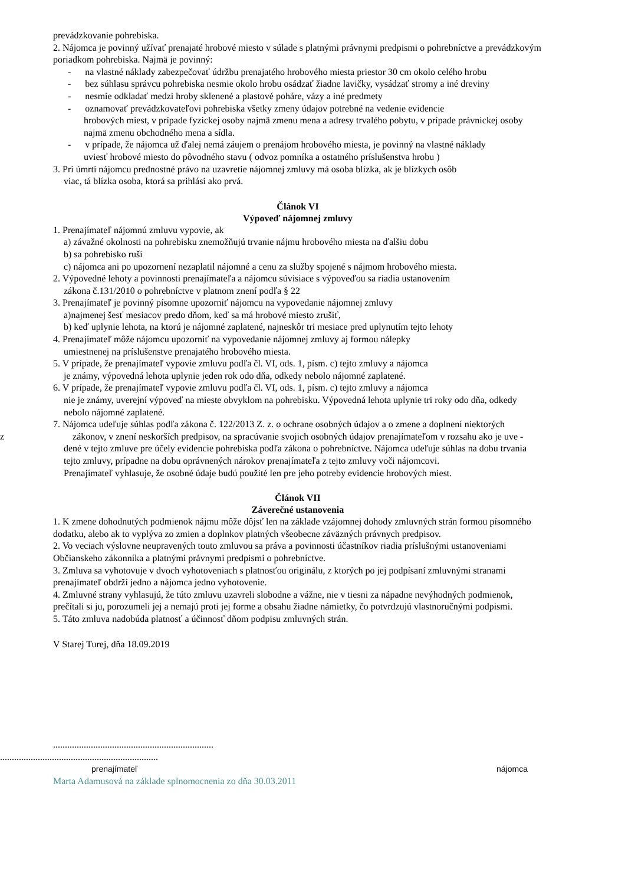prevádzkovanie pohrebiska.
2. Nájomca je povinný užívať prenajaté hrobové miesto v súlade s platnými právnymi predpismi o pohrebníctve a prevádzkovým poriadkom pohrebiska. Najmä je povinný:
- na vlastné náklady zabezpečovať údržbu prenajatého hrobového miesta priestor 30 cm okolo celého hrobu
- bez súhlasu správcu pohrebiska nesmie okolo hrobu osádzať žiadne lavičky, vysádzať stromy a iné dreviny
- nesmie odkladať medzi hroby sklenené a plastové poháre, vázy a iné predmety
- oznamovať prevádzkovateľovi pohrebiska všetky zmeny údajov potrebné na vedenie evidencie
hrobových miest, v prípade fyzickej osoby najmä zmenu mena a adresy trvalého pobytu, v prípade právnickej osoby najmä zmenu obchodného mena a sídla.
- v prípade, že nájomca už ďalej nemá záujem o prenájom hrobového miesta, je povinný na vlastné náklady
uviesť hrobové miesto do pôvodného stavu ( odvoz pomníka a ostatného príslušenstva hrobu )
3. Pri úmrtí nájomcu prednostné právo na uzavretie nájomnej zmluvy má osoba blízka, ak je blízkych osôb
viac, tá blízka osoba, ktorá sa prihlási ako prvá.
Článok VI
Výpoveď nájomnej zmluvy
1. Prenajímateľ nájomnú zmluvu vypovie, ak
a) závažné okolnosti na pohrebisku znemožňujú trvanie nájmu hrobového miesta na ďalšiu dobu
b) sa pohrebisko ruší
c) nájomca ani po upozornení nezaplatil nájomné a cenu za služby spojené s nájmom hrobového miesta.
2. Výpovedné lehoty a povinnosti prenajímateľa a nájomcu súvisiace s výpoveďou sa riadia ustanovením
zákona č.131/2010 o pohrebníctve v platnom znení podľa § 22
3. Prenajímateľ je povinný písomne upozorniť nájomcu na vypovedanie nájomnej zmluvy
a)najmenej šesť mesiacov predo dňom, keď sa má hrobové miesto zrušiť,
b) keď uplynie lehota, na ktorú je nájomné zaplatené, najneskôr tri mesiace pred uplynutím tejto lehoty
4. Prenajímateľ môže nájomcu upozorniť na vypovedanie nájomnej zmluvy aj formou nálepky
umiestnenej na príslušenstve prenajatého hrobového miesta.
5. V prípade, že prenajímateľ vypovie zmluvu podľa čl. VI, ods. 1, písm. c) tejto zmluvy a nájomca
je známy, výpovedná lehota uplynie jeden rok odo dňa, odkedy nebolo nájomné zaplatené.
6. V prípade, že prenajímateľ vypovie zmluvu podľa čl. VI, ods. 1, písm. c) tejto zmluvy a nájomca
nie je známy, uverejní výpoveď na mieste obvyklom na pohrebisku. Výpovedná lehota uplynie tri roky odo dňa, odkedy nebolo nájomné zaplatené.
7. Nájomca udeľuje súhlas podľa zákona č. 122/2013 Z. z. o ochrane osobných údajov a o zmene a doplnení niektorých
z zákonov, v znení neskorších predpisov, na spracúvanie svojich osobných údajov prenajímateľom v rozsahu ako je uve -
dené v tejto zmluve pre účely evidencie pohrebiska podľa zákona o pohrebníctve. Nájomca udeľuje súhlas na dobu trvania tejto zmluvy, prípadne na dobu oprávnených nárokov prenajímateľa z tejto zmluvy voči nájomcovi.
Prenajímateľ vyhlasuje, že osobné údaje budú použité len pre jeho potreby evidencie hrobových miest.
Článok VII
Záverečné ustanovenia
1. K zmene dohodnutých podmienok nájmu môže dôjsť len na základe vzájomnej dohody zmluvných strán formou písomného dodatku, alebo ak to vyplýva zo zmien a doplnkov platných všeobecne záväzných právnych predpisov.
2. Vo veciach výslovne neupravených touto zmluvou sa práva a povinnosti účastníkov riadia príslušnými ustanoveniami Občianskeho zákonníka a platnými právnymi predpismi o pohrebníctve.
3. Zmluva sa vyhotovuje v dvoch vyhotoveniach s platnosťou originálu, z ktorých po jej podpísaní zmluvnými stranami prenajímateľ obdrží jedno a nájomca jedno vyhotovenie.
4. Zmluvné strany vyhlasujú, že túto zmluvu uzavreli slobodne a vážne, nie v tiesni za nápadne nevýhodných podmienok, prečítali si ju, porozumeli jej a nemajú proti jej forme a obsahu žiadne námietky, čo potvrdzujú vlastnoručnými podpismi.
5. Táto zmluva nadobúda platnosť a účinnosť dňom podpisu zmluvných strán.
V Starej Turej, dňa 18.09.2019
....................................................................
...................................................................
prenajímateľ nájomca
Marta Adamusová na základe splnomocnenia zo dňa 30.03.2011